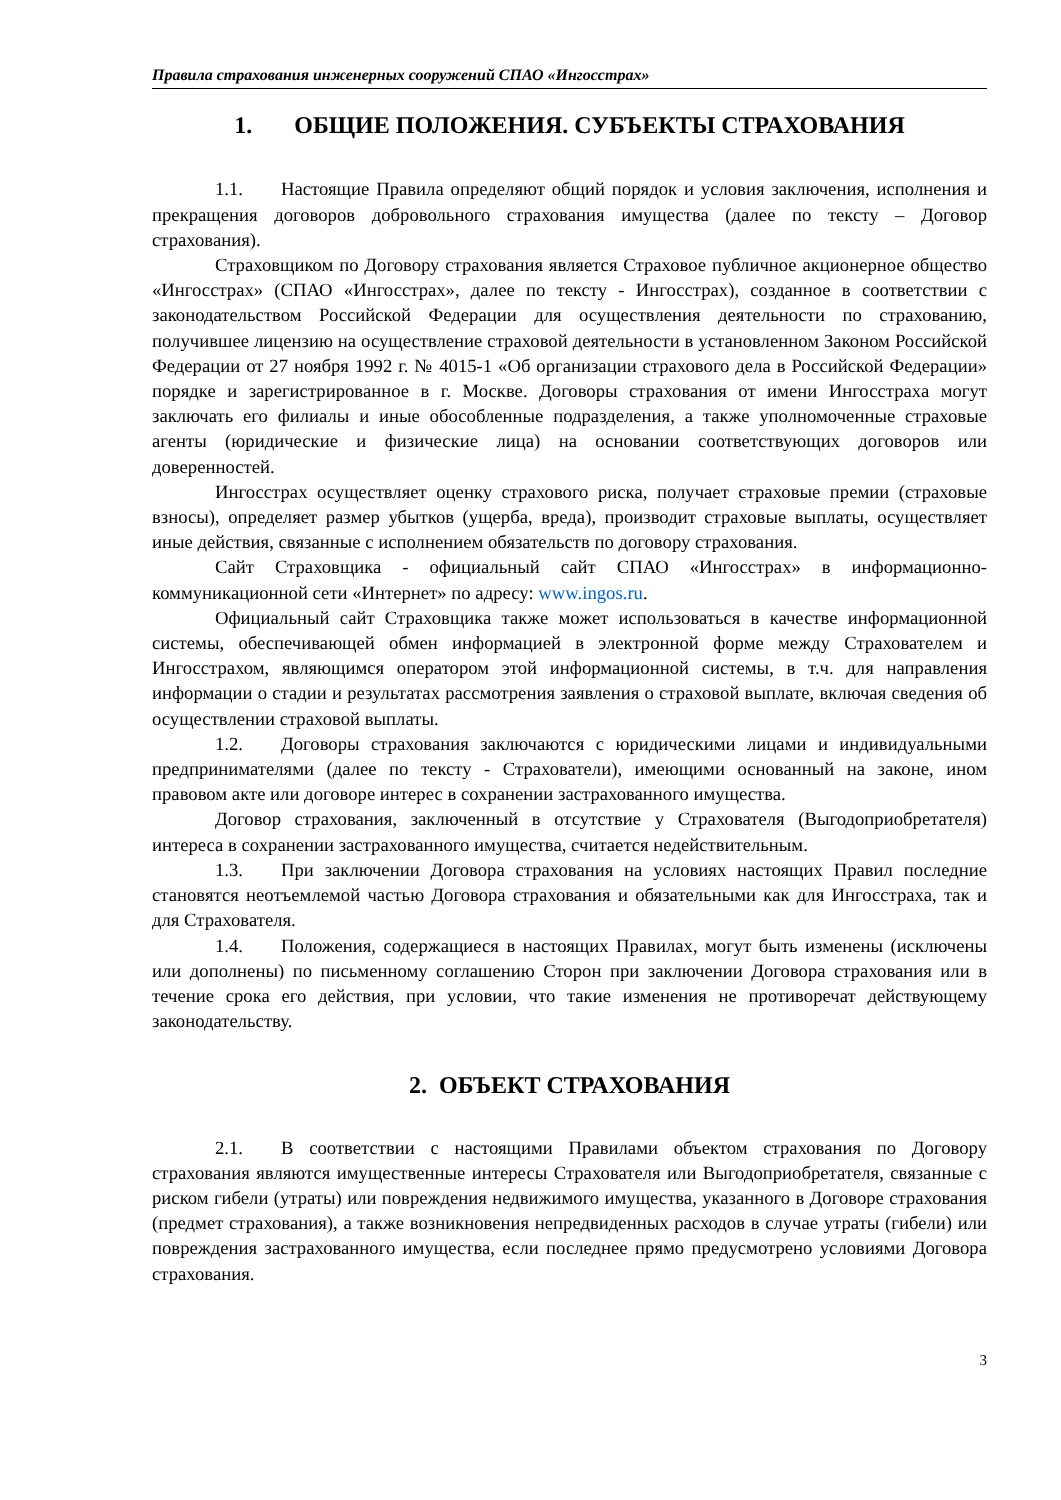Правила страхования инженерных сооружений СПАО «Ингосстрах»
1. ОБЩИЕ ПОЛОЖЕНИЯ. СУБЪЕКТЫ СТРАХОВАНИЯ
1.1. Настоящие Правила определяют общий порядок и условия заключения, исполнения и прекращения договоров добровольного страхования имущества (далее по тексту – Договор страхования).
Страховщиком по Договору страхования является Страховое публичное акционерное общество «Ингосстрах» (СПАО «Ингосстрах», далее по тексту - Ингосстрах), созданное в соответствии с законодательством Российской Федерации для осуществления деятельности по страхованию, получившее лицензию на осуществление страховой деятельности в установленном Законом Российской Федерации от 27 ноября 1992 г. № 4015-1 «Об организации страхового дела в Российской Федерации» порядке и зарегистрированное в г. Москве. Договоры страхования от имени Ингосстраха могут заключать его филиалы и иные обособленные подразделения, а также уполномоченные страховые агенты (юридические и физические лица) на основании соответствующих договоров или доверенностей.
Ингосстрах осуществляет оценку страхового риска, получает страховые премии (страховые взносы), определяет размер убытков (ущерба, вреда), производит страховые выплаты, осуществляет иные действия, связанные с исполнением обязательств по договору страхования.
Сайт Страховщика - официальный сайт СПАО «Ингосстрах» в информационно-коммуникационной сети «Интернет» по адресу: www.ingos.ru.
Официальный сайт Страховщика также может использоваться в качестве информационной системы, обеспечивающей обмен информацией в электронной форме между Страхователем и Ингосстрахом, являющимся оператором этой информационной системы, в т.ч. для направления информации о стадии и результатах рассмотрения заявления о страховой выплате, включая сведения об осуществлении страховой выплаты.
1.2. Договоры страхования заключаются с юридическими лицами и индивидуальными предпринимателями (далее по тексту - Страхователи), имеющими основанный на законе, ином правовом акте или договоре интерес в сохранении застрахованного имущества.
Договор страхования, заключенный в отсутствие у Страхователя (Выгодоприобретателя) интереса в сохранении застрахованного имущества, считается недействительным.
1.3. При заключении Договора страхования на условиях настоящих Правил последние становятся неотъемлемой частью Договора страхования и обязательными как для Ингосстраха, так и для Страхователя.
1.4. Положения, содержащиеся в настоящих Правилах, могут быть изменены (исключены или дополнены) по письменному соглашению Сторон при заключении Договора страхования или в течение срока его действия, при условии, что такие изменения не противоречат действующему законодательству.
2. ОБЪЕКТ СТРАХОВАНИЯ
2.1. В соответствии с настоящими Правилами объектом страхования по Договору страхования являются имущественные интересы Страхователя или Выгодоприобретателя, связанные с риском гибели (утраты) или повреждения недвижимого имущества, указанного в Договоре страхования (предмет страхования), а также возникновения непредвиденных расходов в случае утраты (гибели) или повреждения застрахованного имущества, если последнее прямо предусмотрено условиями Договора страхования.
3